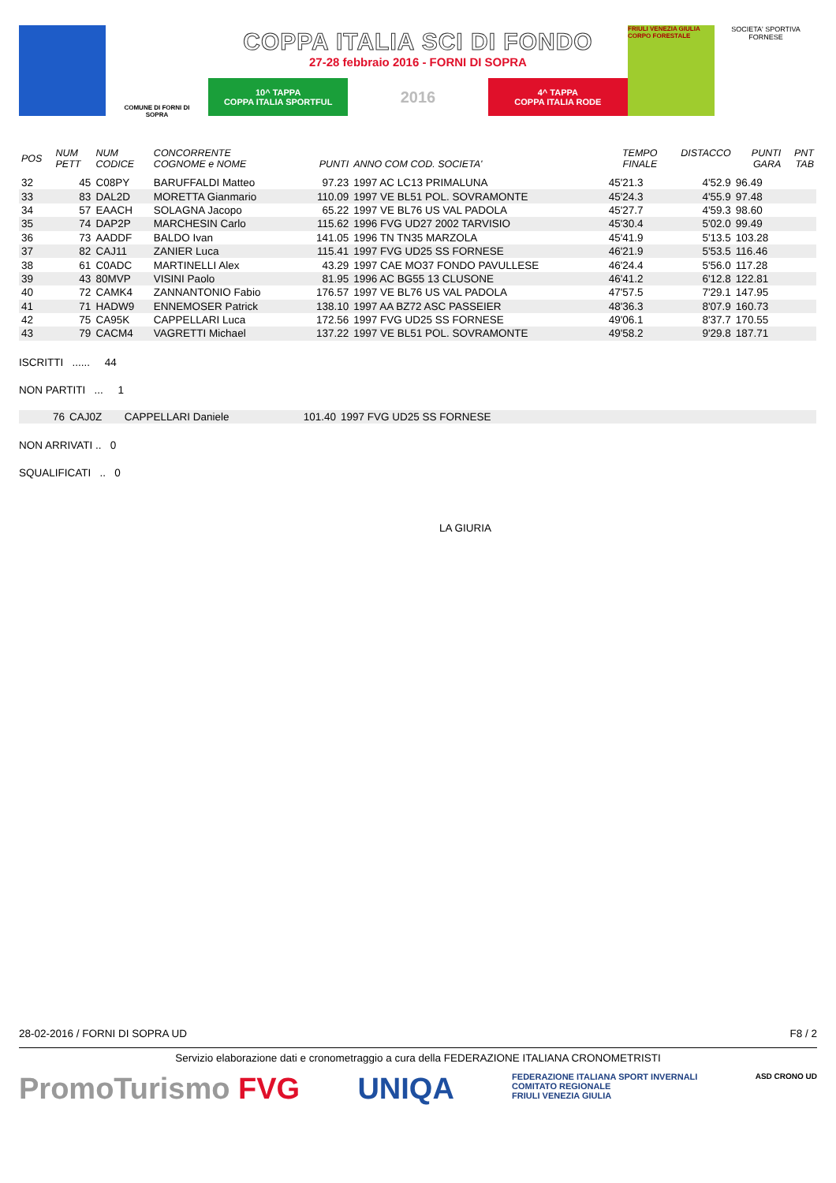COMUNE DI FORNI DI SOPRA
COPPA ITALIA SCI DI FONDO
27-28 febbraio 2016 - FORNI DI SOPRA
10^ TAPPA
COPPA ITALIA SPORTFUL
2016
4^ TAPPA
COPPA ITALIA RODE
FRIULI VENEZIA GIULIA CORPO FORESTALE
SOCIETA' SPORTIVA FORNESE
| POS | NUM PETT | NUM CODICE | CONCORRENTE COGNOME e NOME | PUNTI | ANNO COM COD. SOCIETA' | TEMPO FINALE | DISTACCO | PUNTI GARA | PNT TAB |
| --- | --- | --- | --- | --- | --- | --- | --- | --- | --- |
| 32 | 45 | C08PY | BARUFFALDI Matteo | 97.23 | 1997 AC LC13 PRIMALUNA | 45'21.3 | 4'52.9 | 96.49 | |
| 33 | 83 | DAL2D | MORETTA Gianmario | 110.09 | 1997 VE BL51 POL. SOVRAMONTE | 45'24.3 | 4'55.9 | 97.48 | |
| 34 | 57 | EAACH | SOLAGNA Jacopo | 65.22 | 1997 VE BL76 US VAL PADOLA | 45'27.7 | 4'59.3 | 98.60 | |
| 35 | 74 | DAP2P | MARCHESIN Carlo | 115.62 | 1996 FVG UD27 2002 TARVISIO | 45'30.4 | 5'02.0 | 99.49 | |
| 36 | 73 | AADDF | BALDO Ivan | 141.05 | 1996 TN TN35 MARZOLA | 45'41.9 | 5'13.5 | 103.28 | |
| 37 | 82 | CAJ11 | ZANIER Luca | 115.41 | 1997 FVG UD25 SS FORNESE | 46'21.9 | 5'53.5 | 116.46 | |
| 38 | 61 | C0ADC | MARTINELLI Alex | 43.29 | 1997 CAE MO37 FONDO PAVULLESE | 46'24.4 | 5'56.0 | 117.28 | |
| 39 | 43 | 80MVP | VISINI Paolo | 81.95 | 1996 AC BG55 13 CLUSONE | 46'41.2 | 6'12.8 | 122.81 | |
| 40 | 72 | CAMK4 | ZANNANTONIO Fabio | 176.57 | 1997 VE BL76 US VAL PADOLA | 47'57.5 | 7'29.1 | 147.95 | |
| 41 | 71 | HADW9 | ENNEMOSER Patrick | 138.10 | 1997 AA BZ72 ASC PASSEIER | 48'36.3 | 8'07.9 | 160.73 | |
| 42 | 75 | CA95K | CAPPELLARI Luca | 172.56 | 1997 FVG UD25 SS FORNESE | 49'06.1 | 8'37.7 | 170.55 | |
| 43 | 79 | CACM4 | VAGRETTI Michael | 137.22 | 1997 VE BL51 POL. SOVRAMONTE | 49'58.2 | 9'29.8 | 187.71 | |
ISCRITTI ...... 44
NON PARTITI ... 1
| | 76 | CAJ0Z | CAPPELLARI Daniele | 101.40 | 1997 FVG UD25 SS FORNESE |
NON ARRIVATI .. 0
SQUALIFICATI .. 0
LA GIURIA
28-02-2016 / FORNI DI SOPRA UD F8 / 2
Servizio elaborazione dati e cronometraggio a cura della FEDERAZIONE ITALIANA CRONOMETRISTI
PromoTurismo FVG UNIQA FEDERAZIONE ITALIANA SPORT INVERNALI
COMITATO REGIONALE
FRIULI VENEZIA GIULIA ASD CRONO UD